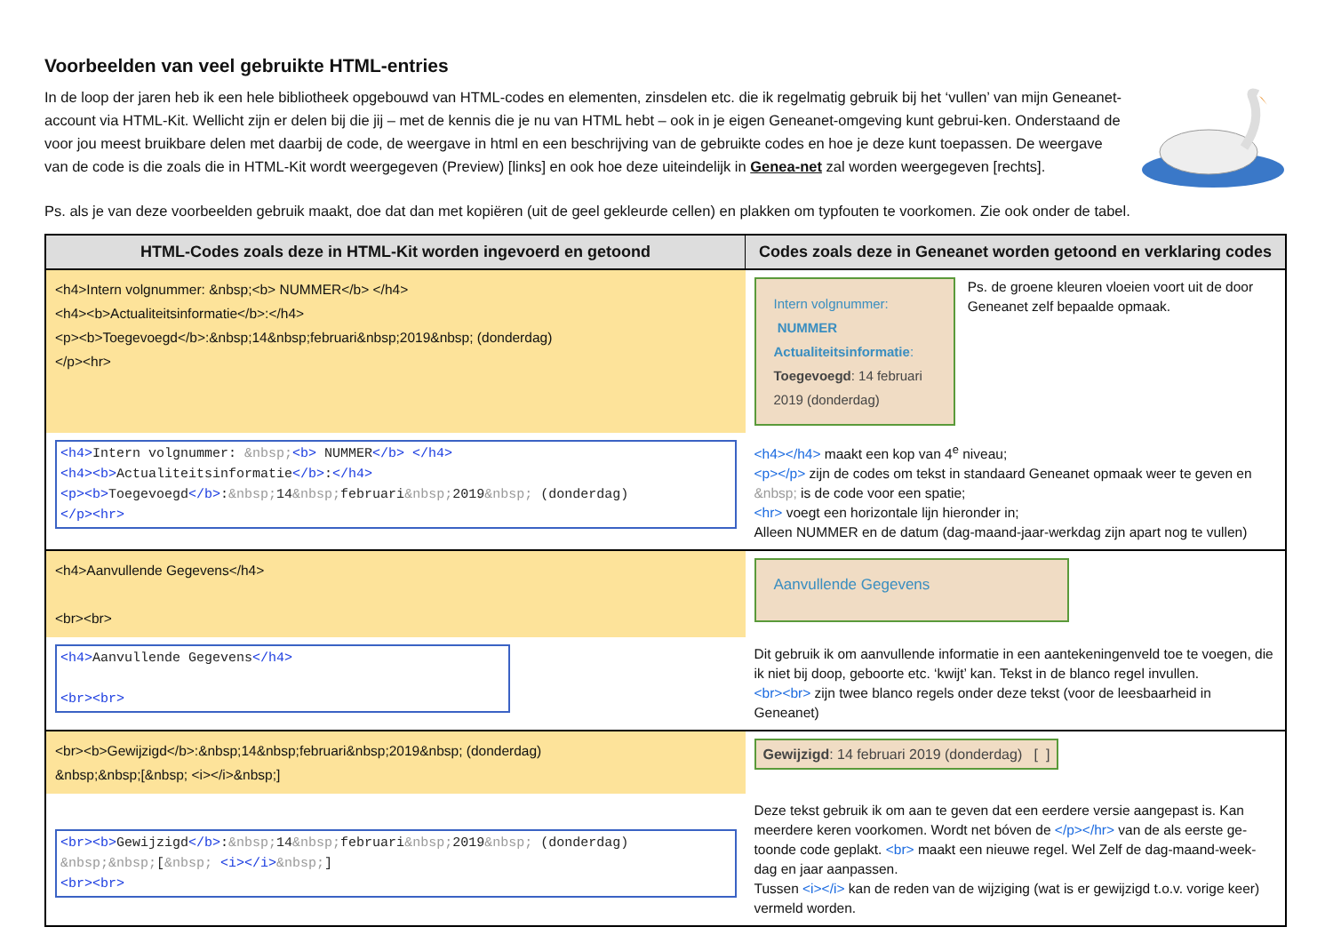Voorbeelden van veel gebruikte HTML-entries
In de loop der jaren heb ik een hele bibliotheek opgebouwd van HTML-codes en elementen, zinsdelen etc. die ik regelmatig gebruik bij het ‘vullen’ van mijn Geneanet-account via HTML-Kit. Wellicht zijn er delen bij die jij – met de kennis die je nu van HTML hebt – ook in je eigen Geneanet-omgeving kunt gebrui-ken. Onderstaand de voor jou meest bruikbare delen met daarbij de code, de weergave in html en een beschrijving van de gebruikte codes en hoe je deze kunt toepassen. De weergave van de code is die zoals die in HTML-Kit wordt weergegeven (Preview) [links] en ook hoe deze uiteindelijk in Genea-net zal worden weergegeven [rechts].
Ps. als je van deze voorbeelden gebruik maakt, doe dat dan met kopiëren (uit de geel gekleurde cellen) en plakken om typfouten te voorkomen. Zie ook onder de tabel.
| HTML-Codes zoals deze in HTML-Kit worden ingevoerd en getoond | Codes zoals deze in Geneanet worden getoond en verklaring codes |
| --- | --- |
| <h4>Intern volgnummer: &nbsp;<b> NUMMER</b> </h4> <h4><b>Actualiteitsinformatie</b>:</h4> <p><b>Toegevoegd</b>:&nbsp;14&nbsp;februari&nbsp;2019&nbsp; (donderdag) </p><hr> | Intern volgnummer: NUMMER Actualiteitsinformatie : Toegevoegd : 14 februari 2019 (donderdag) Ps. de groene kleuren vloeien voort uit de door Geneanet zelf bepaalde opmaak. |
| <h4> Intern volgnummer: &nbsp; <b> NUMMER </b> </h4> <h4><b> Actualiteitsinformatie </b> : </h4> <p><b> Toegevoegd </b> : &nbsp; 14 &nbsp; februari &nbsp; 2019 &nbsp; (donderdag) </p><hr> | <h4></h4> maakt een kop van 4<sup>e</sup> niveau; <p></p> zijn de codes om tekst in standaard Geneanet opmaak weer te geven en &nbsp; is de code voor een spatie; <hr> voegt een horizontale lijn hieronder in; Alleen NUMMER en de datum (dag-maand-jaar-werkdag zijn apart nog te vullen) |
| <h4>Aanvullende Gegevens</h4> <br><br> | Aanvullende Gegevens |
| <h4> Aanvullende Gegevens </h4> <br><br> | Dit gebruik ik om aanvullende informatie in een aantekeningenveld toe te voegen, die ik niet bij doop, geboorte etc. ‘kwijt’ kan. Tekst in de blanco regel invullen. <br><br> zijn twee blanco regels onder deze tekst (voor de leesbaarheid in Geneanet) |
| <br><b>Gewijzigd</b>:&nbsp;14&nbsp;februari&nbsp;2019&nbsp; (donderdag) &nbsp;&nbsp;[&nbsp; <i></i>&nbsp;] | Gewijzigd : 14 februari 2019 (donderdag) [ ] |
| <br><b> Gewijzigd </b> : &nbsp; 14 &nbsp; februari &nbsp; 2019 &nbsp; (donderdag) &nbsp;&nbsp; [ &nbsp; <i></i> &nbsp; ] <br><br> | Deze tekst gebruik ik om aan te geven dat een eerdere versie aangepast is. Kan meerdere keren voorkomen. Wordt net bóven de </p></hr> van de als eerste ge-toonde code geplakt. <br> maakt een nieuwe regel. Wel Zelf de dag-maand-week-dag en jaar aanpassen. Tussen <i></i> kan de reden van de wijziging (wat is er gewijzigd t.o.v. vorige keer) vermeld worden. |